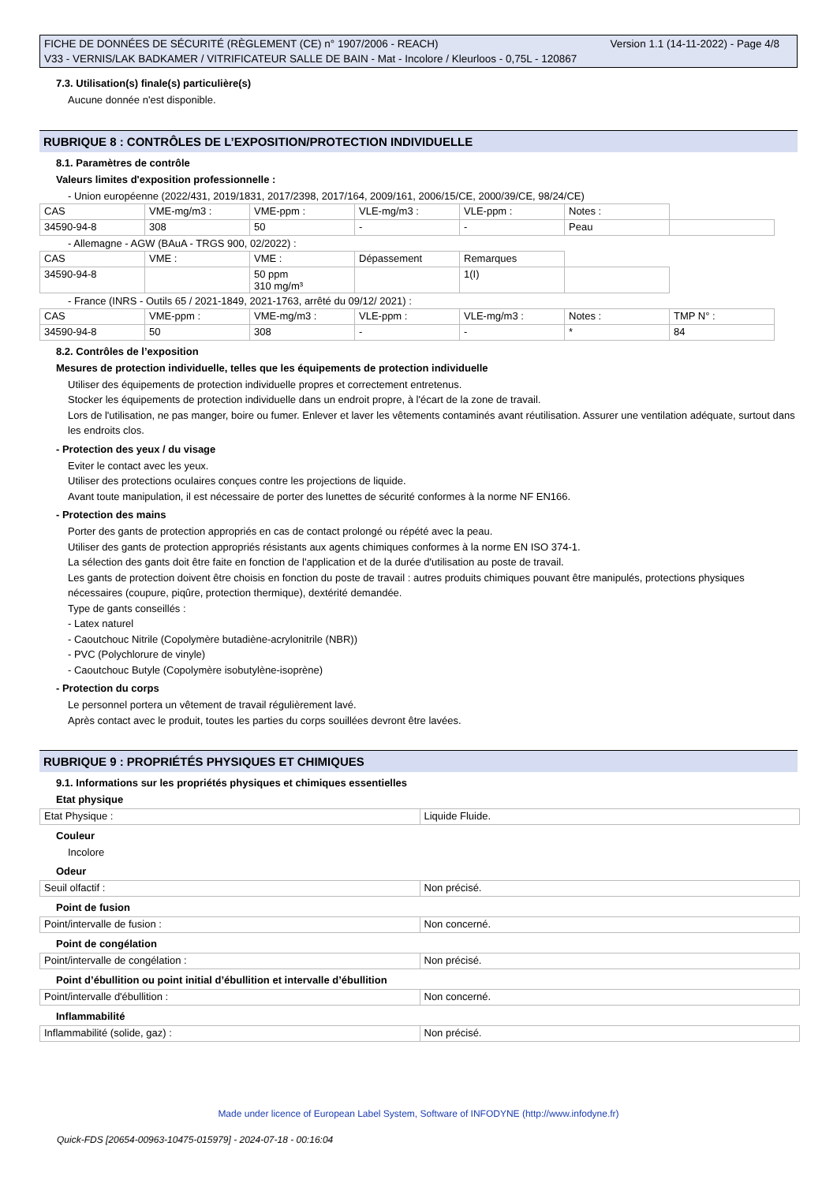Version 1.1 (14-11-2022) - Page 4/8 FICHE DE DONNÉES DE SÉCURITÉ (RÈGLEMENT (CE) n° 1907/2006 - REACH)
V33 - VERNIS/LAK BADKAMER / VITRIFICATEUR SALLE DE BAIN - Mat - Incolore / Kleurloos - 0,75L - 120867
7.3. Utilisation(s) finale(s) particulière(s)
Aucune donnée n'est disponible.
RUBRIQUE 8 : CONTRÔLES DE L’EXPOSITION/PROTECTION INDIVIDUELLE
8.1. Paramètres de contrôle
Valeurs limites d'exposition professionnelle :
- Union européenne (2022/431, 2019/1831, 2017/2398, 2017/164, 2009/161, 2006/15/CE, 2000/39/CE, 98/24/CE)
| CAS | VME-mg/m3 : | VME-ppm : | VLE-mg/m3 : | VLE-ppm : | Notes : | |
| 34590-94-8 | 308 | 50 | - | - | Peau | |
- Allemagne - AGW (BAuA - TRGS 900, 02/2022) :
| CAS | VME : | VME : | Dépassement | Remarques | |
| 34590-94-8 | | 50 ppm 310 mg/m³ | | 1(I) | |
- France (INRS - Outils 65 / 2021-1849, 2021-1763, arrêté du 09/12/ 2021) :
| CAS | VME-ppm : | VME-mg/m3 : | VLE-ppm : | VLE-mg/m3 : | Notes : | TMP N° : |
| 34590-94-8 | 50 | 308 | - | - | * | 84 |
8.2. Contrôles de l’exposition
Mesures de protection individuelle, telles que les équipements de protection individuelle
Utiliser des équipements de protection individuelle propres et correctement entretenus.
Stocker les équipements de protection individuelle dans un endroit propre, à l'écart de la zone de travail.
Lors de l'utilisation, ne pas manger, boire ou fumer. Enlever et laver les vêtements contaminés avant réutilisation. Assurer une ventilation adéquate, surtout dans les endroits clos.
- Protection des yeux / du visage
Eviter le contact avec les yeux.
Utiliser des protections oculaires conçues contre les projections de liquide.
Avant toute manipulation, il est nécessaire de porter des lunettes de sécurité conformes à la norme NF EN166.
- Protection des mains
Porter des gants de protection appropriés en cas de contact prolongé ou répété avec la peau.
Utiliser des gants de protection appropriés résistants aux agents chimiques conformes à la norme EN ISO 374-1.
La sélection des gants doit être faite en fonction de l'application et de la durée d'utilisation au poste de travail.
Les gants de protection doivent être choisis en fonction du poste de travail : autres produits chimiques pouvant être manipulés, protections physiques nécessaires (coupure, piqûre, protection thermique), dextérité demandée.
Type de gants conseillés :
- Latex naturel
- Caoutchouc Nitrile (Copolymère butadiène-acrylonitrile (NBR))
- PVC (Polychlorure de vinyle)
- Caoutchouc Butyle (Copolymère isobutylène-isoprène)
- Protection du corps
Le personnel portera un vêtement de travail régulièrement lavé.
Après contact avec le produit, toutes les parties du corps souillées devront être lavées.
RUBRIQUE 9 : PROPRIÉTÉS PHYSIQUES ET CHIMIQUES
9.1. Informations sur les propriétés physiques et chimiques essentielles
Etat physique
| Etat Physique : | Liquide Fluide. |
Couleur
Incolore
Odeur
| Seuil olfactif : | Non précisé. |
Point de fusion
| Point/intervalle de fusion : | Non concerné. |
Point de congélation
| Point/intervalle de congélation : | Non précisé. |
Point d’ébullition ou point initial d’ébullition et intervalle d’ébullition
| Point/intervalle d'ébullition : | Non concerné. |
Inflammabilité
| Inflammabilité (solide, gaz) : | Non précisé. |
Made under licence of European Label System, Software of INFODYNE (http://www.infodyne.fr)
Quick-FDS [20654-00963-10475-015979] - 2024-07-18 - 00:16:04